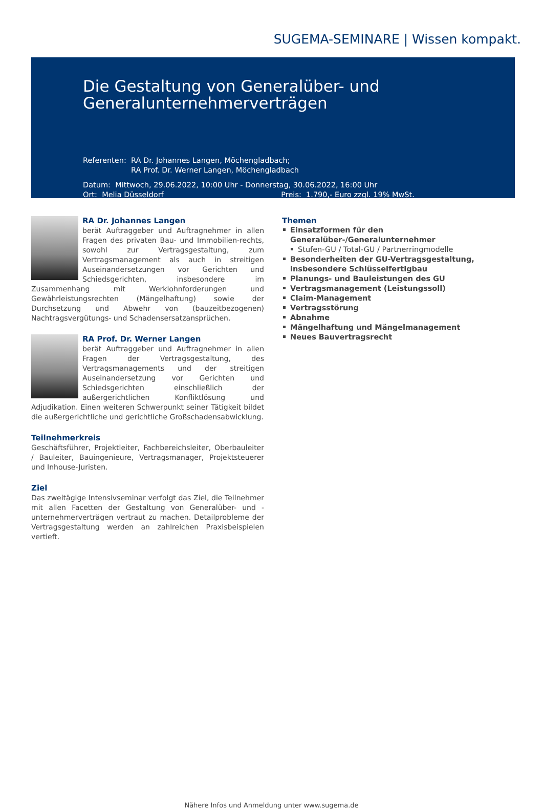SUGEMA-SEMINARE | Wissen kompakt.
Die Gestaltung von Generalüber- und
Generalunternehmerverträgen
Referenten: RA Dr. Johannes Langen, Möchengladbach;
RA Prof. Dr. Werner Langen, Möchengladbach
Datum: Mittwoch, 29.06.2022, 10:00 Uhr - Donnerstag, 30.06.2022, 16:00 Uhr
Ort: Melia Düsseldorf Preis: 1.790,- Euro zzgl. 19% MwSt.
RA Dr. Johannes Langen
berät Auftraggeber und Auftragnehmer in allen Fragen des privaten Bau- und Immobilien-rechts, sowohl zur Vertragsgestaltung, zum Vertragsmanagement als auch in streitigen Auseinandersetzungen vor Gerichten und Schiedsgerichten, insbesondere im Zusammenhang mit Werklohnforderungen und Gewährleistungsrechten (Mängelhaftung) sowie der Durchsetzung und Abwehr von (bauzeitbezogenen) Nachtragsvergütungs- und Schadensersatzansprüchen.
RA Prof. Dr. Werner Langen
berät Auftraggeber und Auftragnehmer in allen Fragen der Vertragsgestaltung, des Vertragsmanagements und der streitigen Auseinandersetzung vor Gerichten und Schiedsgerichten einschließlich der außergerichtlichen Konfliktlösung und Adjudikation. Einen weiteren Schwerpunkt seiner Tätigkeit bildet die außergerichtliche und gerichtliche Großschadensabwicklung.
Teilnehmerkreis
Geschäftsführer, Projektleiter, Fachbereichsleiter, Oberbauleiter / Bauleiter, Bauingenieure, Vertragsmanager, Projektsteuerer und Inhouse-Juristen.
Ziel
Das zweitägige Intensivseminar verfolgt das Ziel, die Teilnehmer mit allen Facetten der Gestaltung von Generalüber- und -unternehmerverträgen vertraut zu machen. Detailprobleme der Vertragsgestaltung werden an zahlreichen Praxisbeispielen vertieft.
Themen
Einsatzformen für den Generalüber-/Generalunternehmer
Stufen-GU / Total-GU / Partnerringmodelle
Besonderheiten der GU-Vertragsgestaltung, insbesondere Schlüsselfertigbau
Planungs- und Bauleistungen des GU
Vertragsmanagement (Leistungssoll)
Claim-Management
Vertragsstörung
Abnahme
Mängelhaftung und Mängelmanagement
Neues Bauvertragsrecht
Nähere Infos und Anmeldung unter www.sugema.de